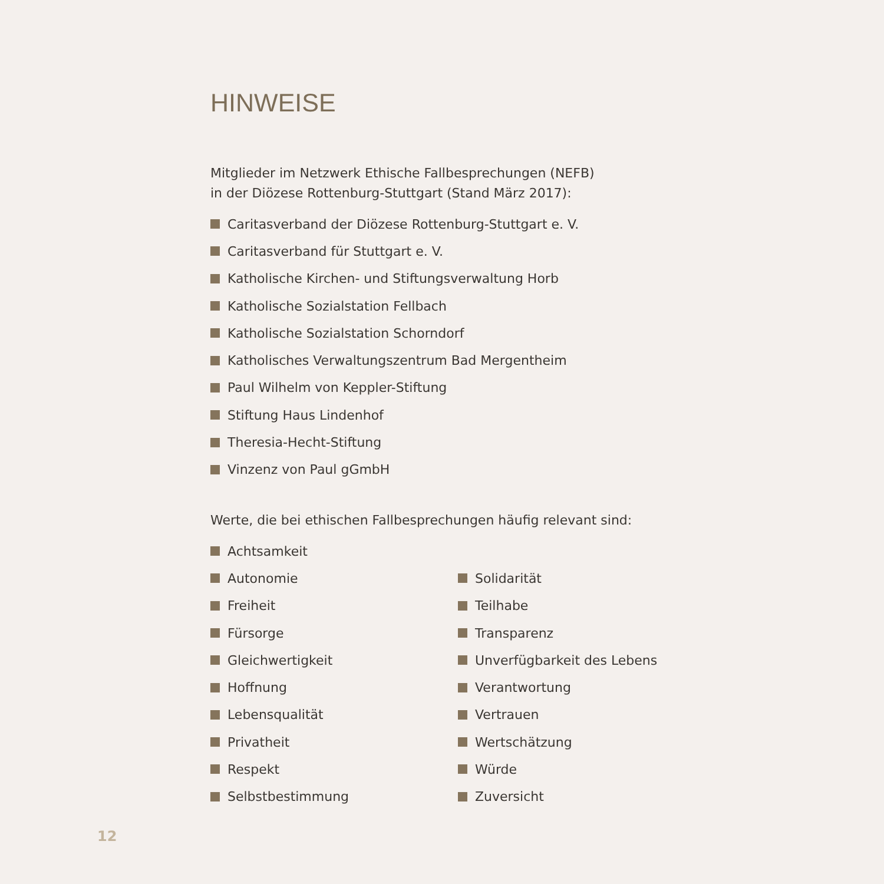HINWEISE
Mitglieder im Netzwerk Ethische Fallbesprechungen (NEFB)
in der Diözese Rottenburg-Stuttgart (Stand März 2017):
Caritasverband der Diözese Rottenburg-Stuttgart e. V.
Caritasverband für Stuttgart e. V.
Katholische Kirchen- und Stiftungsverwaltung Horb
Katholische Sozialstation Fellbach
Katholische Sozialstation Schorndorf
Katholisches Verwaltungszentrum Bad Mergentheim
Paul Wilhelm von Keppler-Stiftung
Stiftung Haus Lindenhof
Theresia-Hecht-Stiftung
Vinzenz von Paul gGmbH
Werte, die bei ethischen Fallbesprechungen häufig relevant sind:
Achtsamkeit
Autonomie
Freiheit
Fürsorge
Gleichwertigkeit
Hoffnung
Lebensqualität
Privatheit
Respekt
Selbstbestimmung
Solidarität
Teilhabe
Transparenz
Unverfügbarkeit des Lebens
Verantwortung
Vertrauen
Wertschätzung
Würde
Zuversicht
12